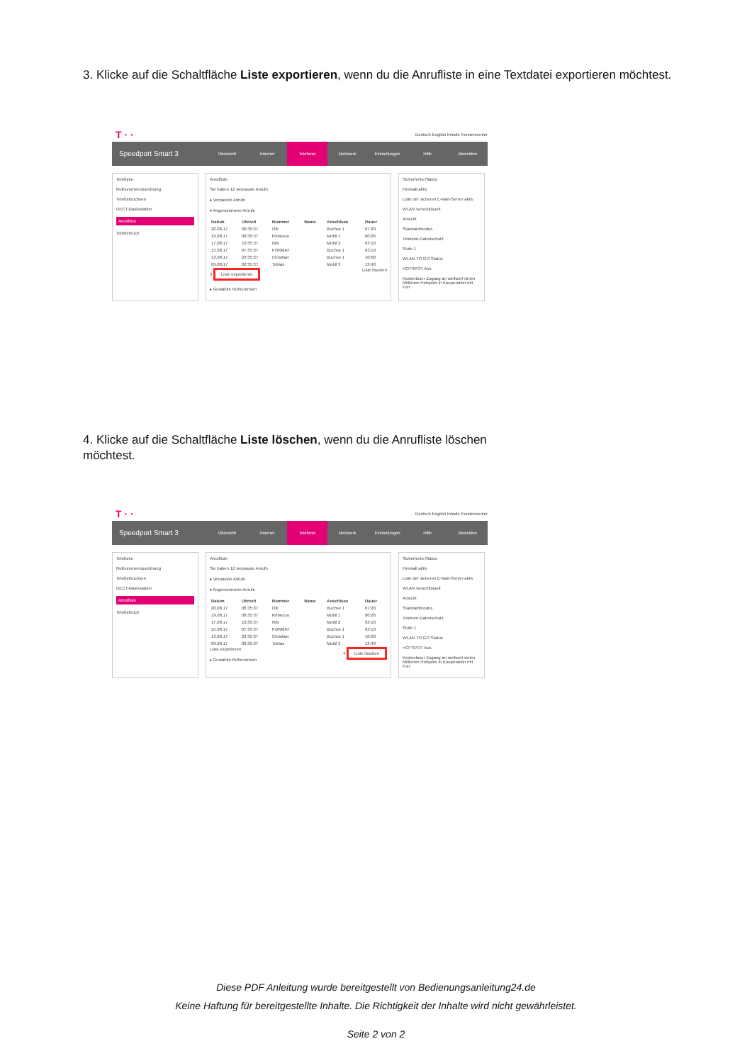3. Klicke auf die Schaltfläche Liste exportieren, wenn du die Anrufliste in eine Textdatei exportieren möchtest.
T · ·
Deutsch English Inhalte Kundencenter
Speedport Smart 3
Übersicht Internet Telefonie Netzwerk Einstellungen Hilfe Abmelden
Telefonie
Rufnummernzuordnung
Telefonbuchsen
DECT-Basisstation
Anrufliste
Telefonbuch
Anrufliste
Sie haben 12 verpasste Anrufe.
▸ Verpasste Anrufe
▾ Angenommene Anrufe
| Datum | Uhrzeit | Nummer | Name | Anschluss | Dauer |
| --- | --- | --- | --- | --- | --- |
| 20.08.17 | 06:35:37 | Olli | | Buchse 1 | 07:20 |
| 19.08.17 | 08:35:37 | Rebecca | | Mobil 1 | 00:26 |
| 17.08.17 | 10:35:37 | Nils | | Mobil 2 | 03:10 |
| 15.08.17 | 07:35:37 | FORMAT | | Buchse 1 | 03:19 |
| 13.08.17 | 23:35:37 | Christian | | Buchse 1 | 10:00 |
| 09.08.17 | 02:35:37 | Tobias | | Mobil 3 | 13:40 |
3 Liste exportieren Liste löschen
▸ Gewählte Rufnummern
Sicherheits-Status
Firewall aktiv
Liste der sicheren E-Mail-Server aktiv
WLAN verschlüsselt
Ansicht
Standardmodus
Telekom-Datenschutz
Stufe 1
WLAN TO GO Status
HOTSPOT Aus
Kostenloser Zugang an weltweit vielen Millionen Hotspots in Kooperation mit Fon
4. Klicke auf die Schaltfläche Liste löschen, wenn du die Anrufliste löschen möchtest.
T · ·
Deutsch English Inhalte Kundencenter
Speedport Smart 3
Übersicht Internet Telefonie Netzwerk Einstellungen Hilfe Abmelden
Telefonie
Rufnummernzuordnung
Telefonbuchsen
DECT-Basisstation
Anrufliste
Telefonbuch
Anrufliste
Sie haben 12 verpasste Anrufe.
▸ Verpasste Anrufe
▾ Angenommene Anrufe
| Datum | Uhrzeit | Nummer | Name | Anschluss | Dauer |
| --- | --- | --- | --- | --- | --- |
| 20.08.17 | 06:35:37 | Olli | | Buchse 1 | 07:20 |
| 19.08.17 | 08:35:37 | Rebecca | | Mobil 1 | 00:26 |
| 17.08.17 | 10:35:37 | Nils | | Mobil 2 | 03:10 |
| 15.08.17 | 07:35:37 | FORMAT | | Buchse 1 | 03:19 |
| 13.08.17 | 23:35:37 | Christian | | Buchse 1 | 10:00 |
| 09.08.17 | 02:35:37 | Tobias | | Mobil 3 | 13:40 |
Liste exportieren 4 Liste löschen
▸ Gewählte Rufnummern
Sicherheits-Status
Firewall aktiv
Liste der sicheren E-Mail-Server aktiv
WLAN verschlüsselt
Ansicht
Standardmodus
Telekom-Datenschutz
Stufe 1
WLAN TO GO Status
HOTSPOT Aus
Kostenloser Zugang an weltweit vielen Millionen Hotspots in Kooperation mit Fon
Diese PDF Anleitung wurde bereitgestellt von Bedienungsanleitung24.de
Keine Haftung für bereitgestellte Inhalte. Die Richtigkeit der Inhalte wird nicht gewährleistet.
Seite 2 von 2